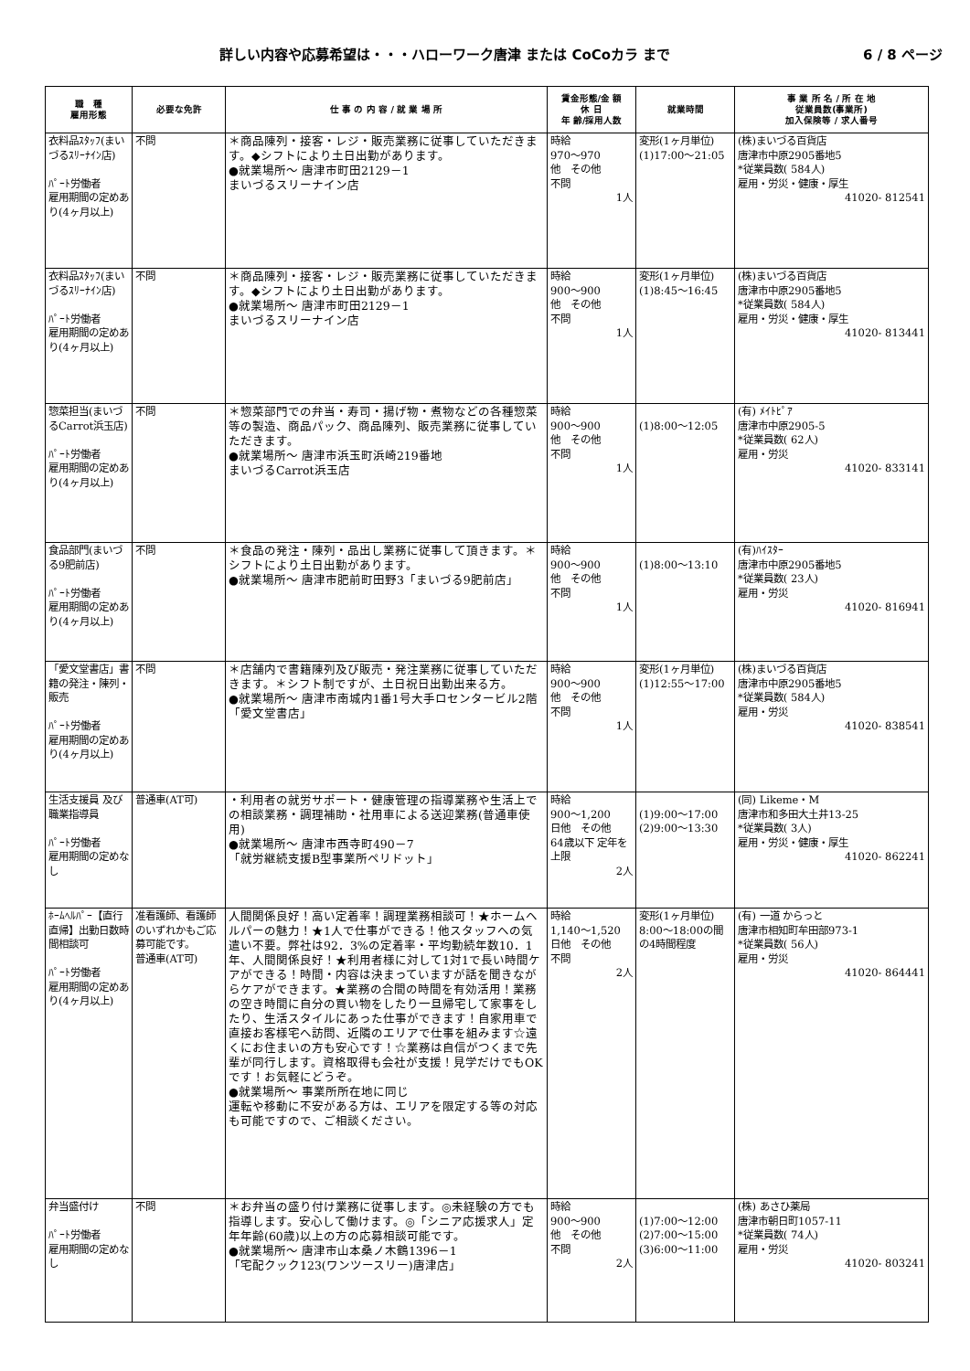詳しい内容や応募希望は・・・ハローワーク唐津 または CoCoカラ まで 6 / 8 ページ
| 職 種 雇用形態 | 必要な免許 | 仕 事 の 内 容 / 就 業 場 所 | 賃金形態/金 額 休 日 年 齢/採用人数 | 就業時間 | 事 業 所 名 / 所 在 地 従業員数(事業所) 加入保険等 / 求人番号 |
| --- | --- | --- | --- | --- | --- |
| 衣料品ｽﾀｯﾌ(まいづるｽﾘｰﾅｲﾝ店) ﾊﾟｰﾄ労働者 雇用期間の定めあり(4ヶ月以上) | 不問 | ＊商品陳列・接客・レジ・販売業務に従事していただきます。◆シフトにより土日出勤があります。 ●就業場所～ 唐津市町田2129－1 まいづるスリーナイン店 | 時給 970～970 他 その他 不問 1人 | 変形(1ヶ月単位) (1)17:00～21:05 | (株)まいづる百貨店 唐津市中原2905番地5 *従業員数( 584人) 雇用・労災・健康・厚生 41020- 812541 |
| 衣料品ｽﾀｯﾌ(まいづるｽﾘｰﾅｲﾝ店) ﾊﾟｰﾄ労働者 雇用期間の定めあり(4ヶ月以上) | 不問 | ＊商品陳列・接客・レジ・販売業務に従事していただきます。◆シフトにより土日出勤があります。 ●就業場所～ 唐津市町田2129－1 まいづるスリーナイン店 | 時給 900～900 他 その他 不問 1人 | 変形(1ヶ月単位) (1)8:45～16:45 | (株)まいづる百貨店 唐津市中原2905番地5 *従業員数( 584人) 雇用・労災・健康・厚生 41020- 813441 |
| 惣菜担当(まいづるCarrot浜玉店) ﾊﾟｰﾄ労働者 雇用期間の定めあり(4ヶ月以上) | 不問 | ＊惣菜部門での弁当・寿司・揚げ物・煮物などの各種惣菜等の製造、商品パック、商品陳列、販売業務に従事していただきます。 ●就業場所～ 唐津市浜玉町浜崎219番地 まいづるCarrot浜玉店 | 時給 900～900 他 その他 不問 1人 | (1)8:00～12:05 | (有) ﾒｲﾄﾋﾟｱ 唐津市中原2905-5 *従業員数( 62人) 雇用・労災 41020- 833141 |
| 食品部門(まいづる9肥前店) ﾊﾟｰﾄ労働者 雇用期間の定めあり(4ヶ月以上) | 不問 | ＊食品の発注・陳列・品出し業務に従事して頂きます。＊シフトにより土日出勤があります。 ●就業場所～ 唐津市肥前町田野3「まいづる9肥前店」 | 時給 900～900 他 その他 不問 1人 | (1)8:00～13:10 | (有)ﾊｲｽﾀｰ 唐津市中原2905番地5 *従業員数( 23人) 雇用・労災 41020- 816941 |
| 「愛文堂書店」書籍の発注・陳列・販売 ﾊﾟｰﾄ労働者 雇用期間の定めあり(4ヶ月以上) | 不問 | ＊店舗内で書籍陳列及び販売・発注業務に従事していただきます。＊シフト制ですが、土日祝日出勤出来る方。 ●就業場所～ 唐津市南城内1番1号大手ロセンタービル2階「愛文堂書店」 | 時給 900～900 他 その他 不問 1人 | 変形(1ヶ月単位) (1)12:55～17:00 | (株)まいづる百貨店 唐津市中原2905番地5 *従業員数( 584人) 雇用・労災 41020- 838541 |
| 生活支援員 及び 職業指導員 ﾊﾟｰﾄ労働者 雇用期間の定めなし | 普通車(AT可) | ・利用者の就労サポート・健康管理の指導業務や生活上での相談業務・調理補助・社用車による送迎業務(普通車使用) ●就業場所～ 唐津市西寺町490－7 「就労継続支援B型事業所ペリドット」 | 時給 900～1,200 日他 その他 64歳以下 定年を上限 2人 | (1)9:00～17:00 (2)9:00～13:30 | (同) Likeme・M 唐津市和多田大土井13-25 *従業員数( 3人) 雇用・労災・健康・厚生 41020- 862241 |
| ﾎｰﾑﾍﾙﾊﾟｰ【直行直帰】出勤日数時間相談可 ﾊﾟｰﾄ労働者 雇用期間の定めあり(4ヶ月以上) | 准看護師、看護師のいずれかもご応募可能です。 普通車(AT可) | 人間関係良好！高い定着率！調理業務相談可！★ホームヘルパーの魅力！★1人で仕事ができる！他スタッフへの気遣い不要。弊社は92．3%の定着率・平均勤続年数10．1年、人間関係良好！★利用者様に対して1対1で長い時間ケアができる！時間・内容は決まっていますが話を聞きながらケアができます。★業務の合間の時間を有効活用！業務の空き時間に自分の買い物をしたり一旦帰宅して家事をしたり、生活スタイルにあった仕事ができます！自家用車で直接お客様宅へ訪問、近隣のエリアで仕事を組みます☆遠くにお住まいの方も安心です！☆業務は自信がつくまで先輩が同行します。資格取得も会社が支援！見学だけでもOKです！お気軽にどうぞ。 ●就業場所～ 事業所所在地に同じ 運転や移動に不安がある方は、エリアを限定する等の対応も可能ですので、ご相談ください。 | 時給 1,140～1,520 日他 その他 不問 2人 | 変形(1ヶ月単位) 8:00～18:00の間の4時間程度 | (有) 一道 からっと 唐津市相知町牟田部973-1 *従業員数( 56人) 雇用・労災 41020- 864441 |
| 弁当盛付け ﾊﾟｰﾄ労働者 雇用期間の定めなし | 不問 | ＊お弁当の盛り付け業務に従事します。◎未経験の方でも指導します。安心して働けます。◎「シニア応援求人」定年年齢(60歳)以上の方の応募相談可能です。 ●就業場所～ 唐津市山本桑ノ木鶴1396－1 「宅配クック123(ワンツースリー)唐津店」 | 時給 900～900 他 その他 不問 2人 | (1)7:00～12:00 (2)7:00～15:00 (3)6:00～11:00 | (株) あさひ薬局 唐津市朝日町1057-11 *従業員数( 74人) 雇用・労災 41020- 803241 |